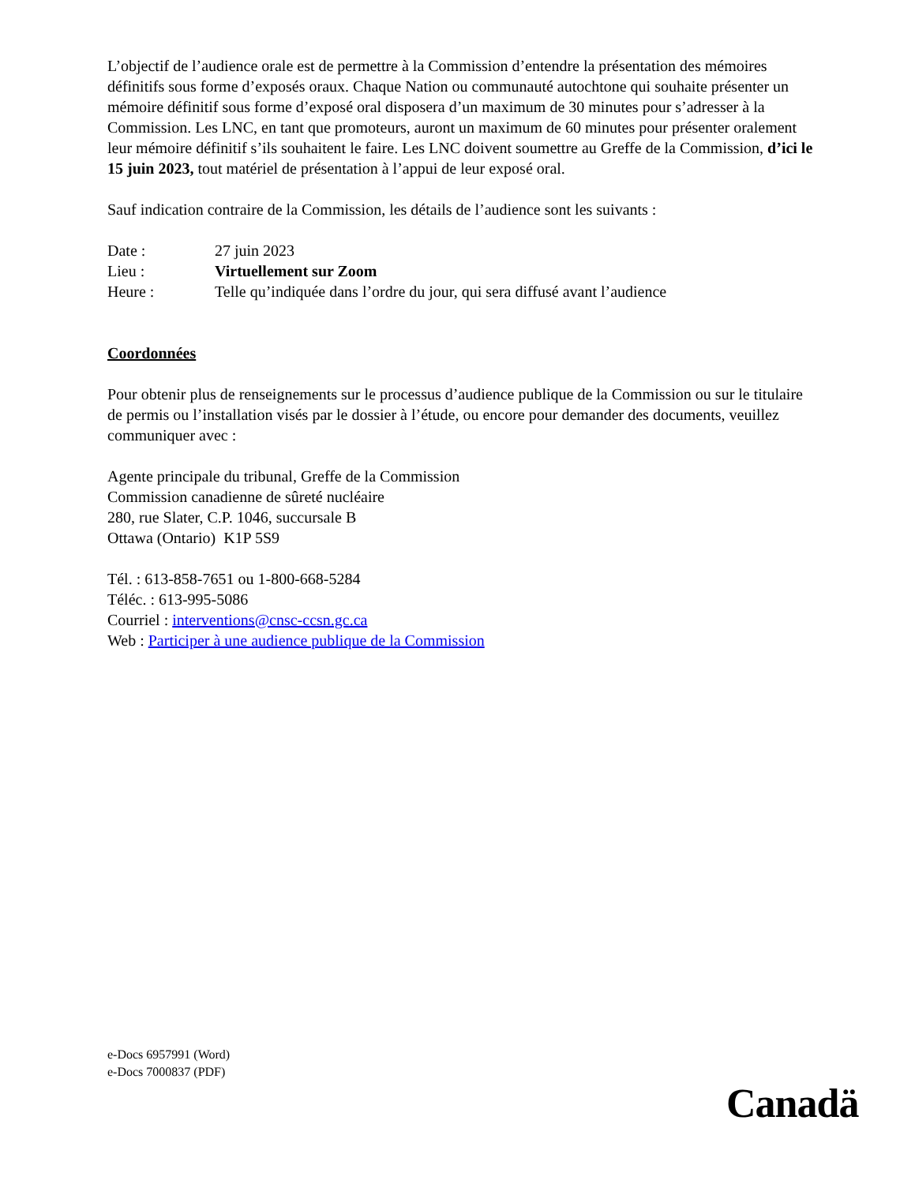L’objectif de l’audience orale est de permettre à la Commission d’entendre la présentation des mémoires définitifs sous forme d’exposés oraux. Chaque Nation ou communauté autochtone qui souhaite présenter un mémoire définitif sous forme d’exposé oral disposera d’un maximum de 30 minutes pour s’adresser à la Commission. Les LNC, en tant que promoteurs, auront un maximum de 60 minutes pour présenter oralement leur mémoire définitif s’ils souhaitent le faire. Les LNC doivent soumettre au Greffe de la Commission, d’ici le 15 juin 2023, tout matériel de présentation à l’appui de leur exposé oral.
Sauf indication contraire de la Commission, les détails de l’audience sont les suivants :
Date : 27 juin 2023
Lieu : Virtuellement sur Zoom
Heure : Telle qu’indiquée dans l’ordre du jour, qui sera diffusé avant l’audience
Coordonnées
Pour obtenir plus de renseignements sur le processus d’audience publique de la Commission ou sur le titulaire de permis ou l’installation visés par le dossier à l’étude, ou encore pour demander des documents, veuillez communiquer avec :
Agente principale du tribunal, Greffe de la Commission
Commission canadienne de sûreté nucléaire
280, rue Slater, C.P. 1046, succursale B
Ottawa (Ontario) K1P 5S9
Tél. : 613-858-7651 ou 1-800-668-5284
Téléc. : 613-995-5086
Courriel : interventions@cnsc-ccsn.gc.ca
Web : Participer à une audience publique de la Commission
e-Docs 6957991 (Word)
e-Docs 7000837 (PDF)
Canadä